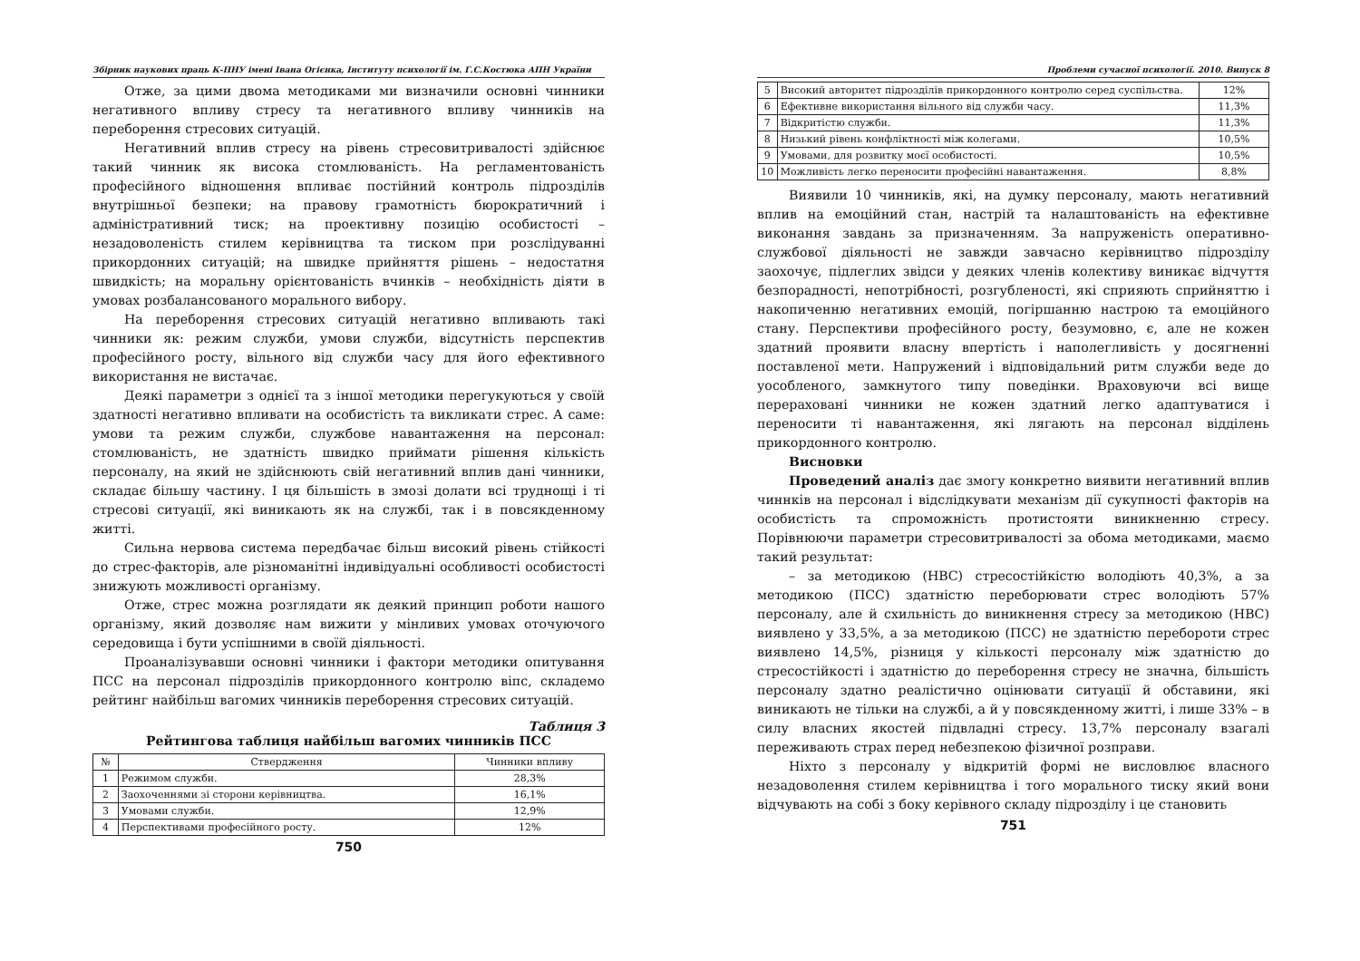Збірник наукових праць К-ПНУ імені Івана Огієнка, Інституту психології ім. Г.С.Костюка АПН України
Отже, за цими двома методиками ми визначили основні чинники негативного впливу стресу та негативного впливу чинників на переборення стресових ситуацій.
Негативний вплив стресу на рівень стресовитривалості здійснює такий чинник як висока стомлюваність. На регламентованість професійного відношення впливає постійний контроль підрозділів внутрішньої безпеки; на правову грамотність бюрократичний і адміністративний тиск; на проективну позицію особистості – незадоволеність стилем керівництва та тиском при розслідуванні прикордонних ситуацій; на швидке прийняття рішень – недостатня швидкість; на моральну орієнтованість вчинків – необхідність діяти в умовах розбалансованого морального вибору.
На переборення стресових ситуацій негативно впливають такі чинники як: режим служби, умови служби, відсутність перспектив професійного росту, вільного від служби часу для його ефективного використання не вистачає.
Деякі параметри з однієї та з іншої методики перегукуються у своїй здатності негативно впливати на особистість та викликати стрес. А саме: умови та режим служби, службове навантаження на персонал: стомлюваність, не здатність швидко приймати рішення кількість персоналу, на який не здійснюють свій негативний вплив дані чинники, складає більшу частину. І ця більшість в змозі долати всі труднощі і ті стресові ситуації, які виникають як на службі, так і в повсякденному житті.
Сильна нервова система передбачає більш високий рівень стійкості до стрес-факторів, але різноманітні індивідуальні особливості особистості знижують можливості організму.
Отже, стрес можна розглядати як деякий принцип роботи нашого організму, який дозволяє нам вижити у мінливих умовах оточуючого середовища і бути успішними в своїй діяльності.
Проаналізувавши основні чинники і фактори методики опитування ПСС на персонал підрозділів прикордонного контролю віпс, складемо рейтинг найбільш вагомих чинників переборення стресових ситуацій.
Таблиця 3
Рейтингова таблиця найбільш вагомих чинників ПСС
| № | Ствердження | Чинники впливу |
| --- | --- | --- |
| 1 | Режимом служби. | 28,3% |
| 2 | Заохоченнями зі сторони керівництва. | 16,1% |
| 3 | Умовами служби. | 12,9% |
| 4 | Перспективами професійного росту. | 12% |
750
Проблеми сучасної психології. 2010. Випуск 8
| 5 | Високий авторитет підрозділів прикордонного контролю серед суспільства. | 12% |
| 6 | Ефективне використання вільного від служби часу. | 11,3% |
| 7 | Відкритістю служби. | 11,3% |
| 8 | Низький рівень конфліктності між колегами. | 10,5% |
| 9 | Умовами, для розвитку моєї особистості. | 10,5% |
| 10 | Можливість легко переносити професійні навантаження. | 8,8% |
Виявили 10 чинників, які, на думку персоналу, мають негативний вплив на емоційний стан, настрій та налаштованість на ефективне виконання завдань за призначенням. За напруженість оперативно-службової діяльності не завжди завчасно керівництво підрозділу заохочує, підлеглих звідси у деяких членів колективу виникає відчуття безпорадності, непотрібності, розгубленості, які сприяють сприйняттю і накопиченню негативних емоцій, погіршанню настрою та емоційного стану. Перспективи професійного росту, безумовно, є, але не кожен здатний проявити власну впертість і наполегливість у досягненні поставленої мети. Напружений і відповідальний ритм служби веде до уособленого, замкнутого типу поведінки. Враховуючи всі вище перераховані чинники не кожен здатний легко адаптуватися і переносити ті навантаження, які лягають на персонал відділень прикордонного контролю.
Висновки
Проведений аналіз дає змогу конкретно виявити негативний вплив чиннків на персонал і відслідкувати механізм дії сукупності факторів на особистість та спроможність протистояти виникненню стресу. Порівнюючи параметри стресовитривалості за обома методиками, маємо такий результат:
– за методикою (НВС) стресостійкістю володіють 40,3%, а за методикою (ПСС) здатністю переборювати стрес володіють 57% персоналу, але й схильність до виникнення стресу за методикою (НВС) виявлено у 33,5%, а за методикою (ПСС) не здатністю перебороти стрес виявлено 14,5%, різниця у кількості персоналу між здатністю до стресостійкості і здатністю до переборення стресу не значна, більшість персоналу здатно реалістично оцінювати ситуації й обставини, які виникають не тільки на службі, а й у повсякденному житті, і лише 33% – в силу власних якостей підвладні стресу. 13,7% персоналу взагалі переживають страх перед небезпекою фізичної розправи.
Ніхто з персоналу у відкритій формі не висловлює власного незадоволення стилем керівництва і того морального тиску який вони відчувають на собі з боку керівного складу підрозділу і це становить
751